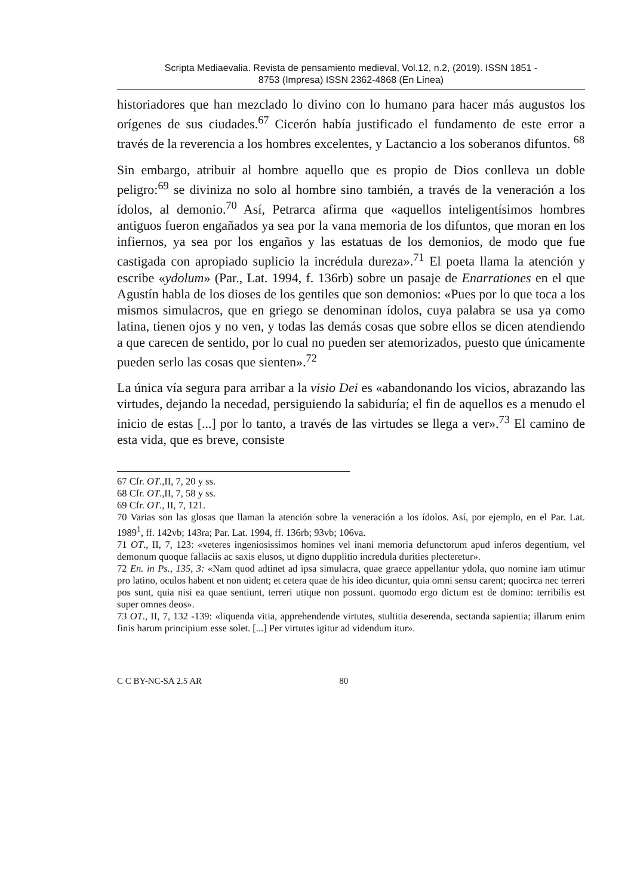Scripta Mediaevalia. Revista de pensamiento medieval, Vol.12, n.2, (2019). ISSN 1851 -
8753 (Impresa) ISSN 2362-4868 (En Línea)
historiadores que han mezclado lo divino con lo humano para hacer más augustos los orígenes de sus ciudades.<sup>67</sup> Cicerón había justificado el fundamento de este error a través de la reverencia a los hombres excelentes, y Lactancio a los soberanos difuntos. <sup>68</sup>
Sin embargo, atribuir al hombre aquello que es propio de Dios conlleva un doble peligro:<sup>69</sup> se diviniza no solo al hombre sino también, a través de la veneración a los ídolos, al demonio.<sup>70</sup> Así, Petrarca afirma que «aquellos inteligentísimos hombres antiguos fueron engañados ya sea por la vana memoria de los difuntos, que moran en los infiernos, ya sea por los engaños y las estatuas de los demonios, de modo que fue castigada con apropiado suplicio la incrédula dureza».<sup>71</sup> El poeta llama la atención y escribe «ydolum» (Par., Lat. 1994, f. 136rb) sobre un pasaje de Enarrationes en el que Agustín habla de los dioses de los gentiles que son demonios: «Pues por lo que toca a los mismos simulacros, que en griego se denominan ídolos, cuya palabra se usa ya como latina, tienen ojos y no ven, y todas las demás cosas que sobre ellos se dicen atendiendo a que carecen de sentido, por lo cual no pueden ser atemorizados, puesto que únicamente pueden serlo las cosas que sienten».<sup>72</sup>
La única vía segura para arribar a la visio Dei es «abandonando los vicios, abrazando las virtudes, dejando la necedad, persiguiendo la sabiduría; el fin de aquellos es a menudo el inicio de estas [...] por lo tanto, a través de las virtudes se llega a ver».<sup>73</sup> El camino de esta vida, que es breve, consiste
67 Cfr. OT.,II, 7, 20 y ss.
68 Cfr. OT.,II, 7, 58 y ss.
69 Cfr. OT., II, 7, 121.
70 Varias son las glosas que llaman la atención sobre la veneración a los ídolos. Así, por ejemplo, en el Par. Lat. 1989<sup>1</sup>, ff. 142vb; 143ra; Par. Lat. 1994, ff. 136rb; 93vb; 106va.
71 OT., II, 7, 123: «veteres ingeniosissimos homines vel inani memoria defunctorum apud inferos degentium, vel demonum quoque fallaciis ac saxis elusos, ut digno dupplitio incredula durities plecteretur».
72 En. in Ps., 135, 3: «Nam quod adtinet ad ipsa simulacra, quae graece appellantur ydola, quo nomine iam utimur pro latino, oculos habent et non uident; et cetera quae de his ideo dicuntur, quia omni sensu carent; quocirca nec terreri pos sunt, quia nisi ea quae sentiunt, terreri utique non possunt. quomodo ergo dictum est de domino: terribilis est super omnes deos».
73 OT., II, 7, 132 -139: «liquenda vitia, apprehendende virtutes, stultitia deserenda, sectanda sapientia; illarum enim finis harum principium esse solet. [...] Per virtutes igitur ad videndum itur».
C C BY-NC-SA 2.5 AR 80